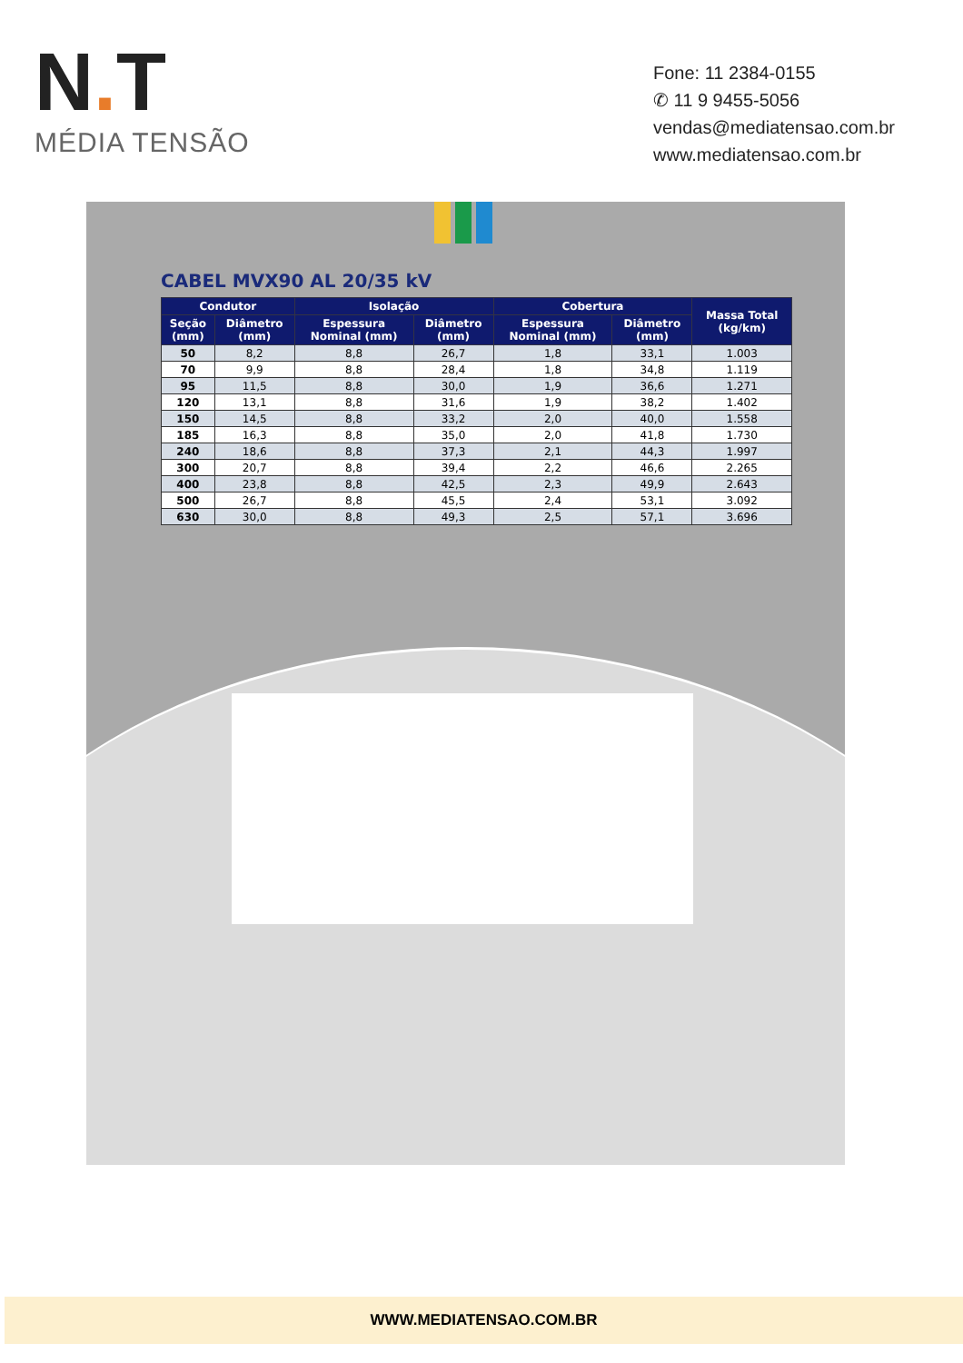N. T
MÉDIA TENSÃO
Fone: 11 2384-0155
✆ 11 9 9455-5056
vendas@mediatensao.com.br
www.mediatensao.com.br
CABEL MVX90 AL 20/35 kV
| Condutor | | Isolação | | Cobertura | | Massa Total (kg/km) |
| --- | --- | --- | --- | --- | --- | --- |
| Seção (mm) | Diâmetro (mm) | Espessura Nominal (mm) | Diâmetro (mm) | Espessura Nominal (mm) | Diâmetro (mm) | |
| 50 | 8,2 | 8,8 | 26,7 | 1,8 | 33,1 | 1.003 |
| 70 | 9,9 | 8,8 | 28,4 | 1,8 | 34,8 | 1.119 |
| 95 | 11,5 | 8,8 | 30,0 | 1,9 | 36,6 | 1.271 |
| 120 | 13,1 | 8,8 | 31,6 | 1,9 | 38,2 | 1.402 |
| 150 | 14,5 | 8,8 | 33,2 | 2,0 | 40,0 | 1.558 |
| 185 | 16,3 | 8,8 | 35,0 | 2,0 | 41,8 | 1.730 |
| 240 | 18,6 | 8,8 | 37,3 | 2,1 | 44,3 | 1.997 |
| 300 | 20,7 | 8,8 | 39,4 | 2,2 | 46,6 | 2.265 |
| 400 | 23,8 | 8,8 | 42,5 | 2,3 | 49,9 | 2.643 |
| 500 | 26,7 | 8,8 | 45,5 | 2,4 | 53,1 | 3.092 |
| 630 | 30,0 | 8,8 | 49,3 | 2,5 | 57,1 | 3.696 |
WWW.MEDIATENSAO.COM.BR